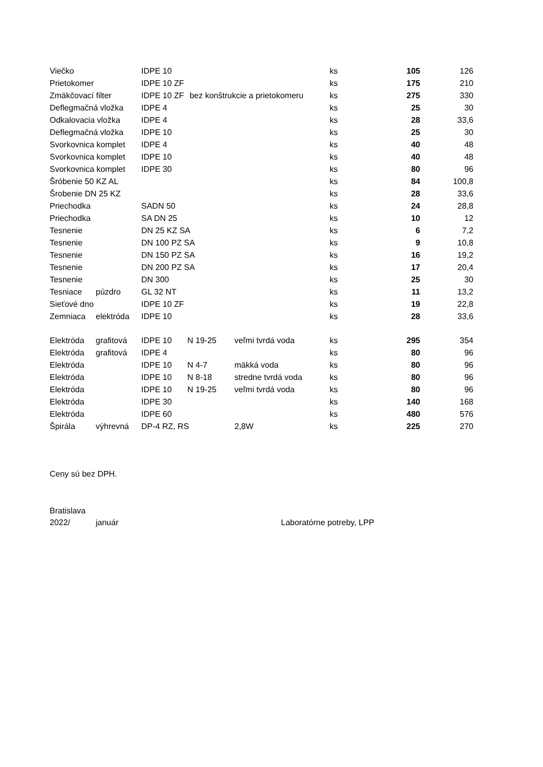| Viečko | | IDPE 10 | | | ks | 105 | 126 |
| Prietokomer | | IDPE 10 ZF | | | ks | 175 | 210 |
| Zmäkčovací filter | | IDPE 10 ZF | bez konštrukcie a prietokomeru | | ks | 275 | 330 |
| Deflegmačná vložka | | IDPE 4 | | | ks | 25 | 30 |
| Odkalovacia vložka | | IDPE 4 | | | ks | 28 | 33,6 |
| Deflegmačná vložka | | IDPE 10 | | | ks | 25 | 30 |
| Svorkovnica komplet | | IDPE 4 | | | ks | 40 | 48 |
| Svorkovnica komplet | | IDPE 10 | | | ks | 40 | 48 |
| Svorkovnica komplet | | IDPE 30 | | | ks | 80 | 96 |
| Šróbenie 50 KZ AL | | | | | ks | 84 | 100,8 |
| Šrobenie DN 25 KZ | | | | | ks | 28 | 33,6 |
| Priechodka | | SADN 50 | | | ks | 24 | 28,8 |
| Priechodka | | SA DN 25 | | | ks | 10 | 12 |
| Tesnenie | | DN 25 KZ SA | | | ks | 6 | 7,2 |
| Tesnenie | | DN 100 PZ SA | | | ks | 9 | 10,8 |
| Tesnenie | | DN 150 PZ SA | | | ks | 16 | 19,2 |
| Tesnenie | | DN 200 PZ SA | | | ks | 17 | 20,4 |
| Tesnenie | | DN 300 | | | ks | 25 | 30 |
| Tesniace | púzdro | GL 32 NT | | | ks | 11 | 13,2 |
| Sieťové dno | | IDPE 10 ZF | | | ks | 19 | 22,8 |
| Zemniaca | elektróda | IDPE 10 | | | ks | 28 | 33,6 |
| Elektróda | grafitová | IDPE 10 | N 19-25 | veľmi tvrdá voda | ks | 295 | 354 |
| Elektróda | grafitová | IDPE 4 | | | ks | 80 | 96 |
| Elektróda | | IDPE 10 | N 4-7 | mäkká voda | ks | 80 | 96 |
| Elektróda | | IDPE 10 | N 8-18 | stredne tvrdá voda | ks | 80 | 96 |
| Elektróda | | IDPE 10 | N 19-25 | veľmi tvrdá voda | ks | 80 | 96 |
| Elektróda | | IDPE 30 | | | ks | 140 | 168 |
| Elektróda | | IDPE 60 | | | ks | 480 | 576 |
| Špirála | výhrevná | DP-4 RZ, RS | | 2,8W | ks | 225 | 270 |
Ceny sú bez DPH.
Bratislava
2022/ január Laboratórne potreby, LPP